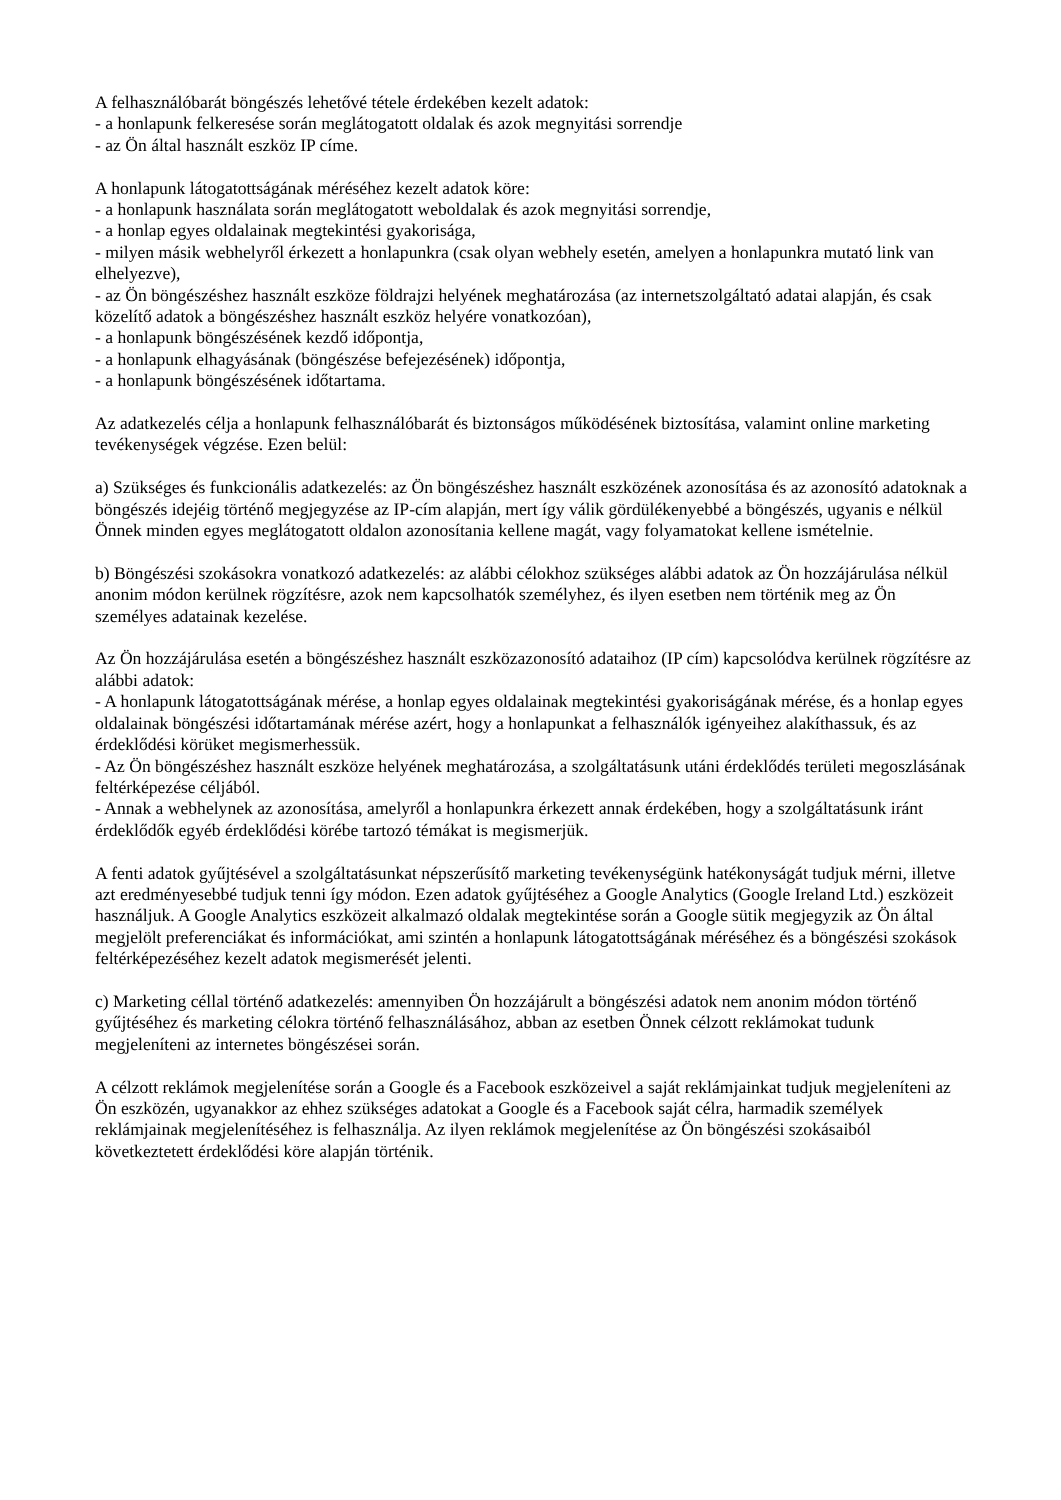A felhasználóbarát böngészés lehetővé tétele érdekében kezelt adatok:
- a honlapunk felkeresése során meglátogatott oldalak és azok megnyitási sorrendje
- az Ön által használt eszköz IP címe.
A honlapunk látogatottságának méréséhez kezelt adatok köre:
- a honlapunk használata során meglátogatott weboldalak és azok megnyitási sorrendje,
- a honlap egyes oldalainak megtekintési gyakorisága,
- milyen másik webhelyről érkezett a honlapunkra (csak olyan webhely esetén, amelyen a honlapunkra mutató link van elhelyezve),
- az Ön böngészéshez használt eszköze földrajzi helyének meghatározása (az internetszolgáltató adatai alapján, és csak közelítő adatok a böngészéshez használt eszköz helyére vonatkozóan),
- a honlapunk böngészésének kezdő időpontja,
- a honlapunk elhagyásának (böngészése befejezésének) időpontja,
- a honlapunk böngészésének időtartama.
Az adatkezelés célja a honlapunk felhasználóbarát és biztonságos működésének biztosítása, valamint online marketing tevékenységek végzése. Ezen belül:
a) Szükséges és funkcionális adatkezelés: az Ön böngészéshez használt eszközének azonosítása és az azonosító adatoknak a böngészés idejéig történő megjegyzése az IP-cím alapján, mert így válik gördülékenyebbé a böngészés, ugyanis e nélkül Önnek minden egyes meglátogatott oldalon azonosítania kellene magát, vagy folyamatokat kellene ismételnie.
b) Böngészési szokásokra vonatkozó adatkezelés: az alábbi célokhoz szükséges alábbi adatok az Ön hozzájárulása nélkül anonim módon kerülnek rögzítésre, azok nem kapcsolhatók személyhez, és ilyen esetben nem történik meg az Ön személyes adatainak kezelése.
Az Ön hozzájárulása esetén a böngészéshez használt eszközazonosító adataihoz (IP cím) kapcsolódva kerülnek rögzítésre az alábbi adatok:
- A honlapunk látogatottságának mérése, a honlap egyes oldalainak megtekintési gyakoriságának mérése, és a honlap egyes oldalainak böngészési időtartamának mérése azért, hogy a honlapunkat a felhasználók igényeihez alakíthassuk, és az érdeklődési körüket megismerhessük.
- Az Ön böngészéshez használt eszköze helyének meghatározása, a szolgáltatásunk utáni érdeklődés területi megoszlásának feltérképezése céljából.
- Annak a webhelynek az azonosítása, amelyről a honlapunkra érkezett annak érdekében, hogy a szolgáltatásunk iránt érdeklődők egyéb érdeklődési körébe tartozó témákat is megismerjük.
A fenti adatok gyűjtésével a szolgáltatásunkat népszerűsítő marketing tevékenységünk hatékonyságát tudjuk mérni, illetve azt eredményesebbé tudjuk tenni így módon. Ezen adatok gyűjtéséhez a Google Analytics (Google Ireland Ltd.) eszközeit használjuk. A Google Analytics eszközeit alkalmazó oldalak megtekintése során a Google sütik megjegyzik az Ön által megjelölt preferenciákat és információkat, ami szintén a honlapunk látogatottságának méréséhez és a böngészési szokások feltérképezéséhez kezelt adatok megismerését jelenti.
c) Marketing céllal történő adatkezelés: amennyiben Ön hozzájárult a böngészési adatok nem anonim módon történő gyűjtéséhez és marketing célokra történő felhasználásához, abban az esetben Önnek célzott reklámokat tudunk megjeleníteni az internetes böngészései során.
A célzott reklámok megjelenítése során a Google és a Facebook eszközeivel a saját reklámjainkat tudjuk megjeleníteni az Ön eszközén, ugyanakkor az ehhez szükséges adatokat a Google és a Facebook saját célra, harmadik személyek reklámjainak megjelenítéséhez is felhasználja. Az ilyen reklámok megjelenítése az Ön böngészési szokásaiból következtetett érdeklődési köre alapján történik.